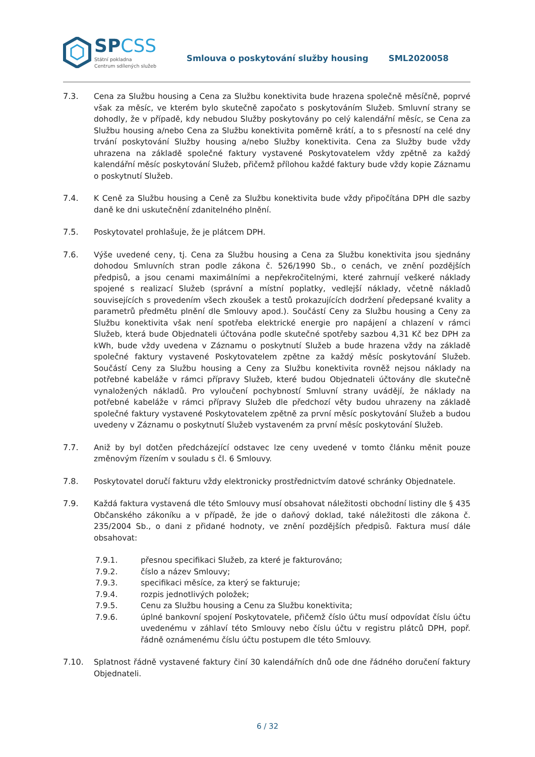SPCSS
Státní pokladna
Centrum sdílených služeb
Smlouva o poskytování služby housing
SML2020058
7.3. Cena za Službu housing a Cena za Službu konektivita bude hrazena společně měsíčně, poprvé však za měsíc, ve kterém bylo skutečně započato s poskytováním Služeb. Smluvní strany se dohodly, že v případě, kdy nebudou Služby poskytovány po celý kalendářní měsíc, se Cena za Službu housing a/nebo Cena za Službu konektivita poměrně krátí, a to s přesností na celé dny trvání poskytování Služby housing a/nebo Služby konektivita. Cena za Služby bude vždy uhrazena na základě společné faktury vystavené Poskytovatelem vždy zpětně za každý kalendářní měsíc poskytování Služeb, přičemž přílohou každé faktury bude vždy kopie Záznamu o poskytnutí Služeb.
7.4. K Ceně za Službu housing a Ceně za Službu konektivita bude vždy připočítána DPH dle sazby daně ke dni uskutečnění zdanitelného plnění.
7.5. Poskytovatel prohlašuje, že je plátcem DPH.
7.6. Výše uvedené ceny, tj. Cena za Službu housing a Cena za Službu konektivita jsou sjednány dohodou Smluvních stran podle zákona č. 526/1990 Sb., o cenách, ve znění pozdějších předpisů, a jsou cenami maximálními a nepřekročitelnými, které zahrnují veškeré náklady spojené s realizací Služeb (správní a místní poplatky, vedlejší náklady, včetně nákladů souvisejících s provedením všech zkoušek a testů prokazujících dodržení předepsané kvality a parametrů předmětu plnění dle Smlouvy apod.). Součástí Ceny za Službu housing a Ceny za Službu konektivita však není spotřeba elektrické energie pro napájení a chlazení v rámci Služeb, která bude Objednateli účtována podle skutečné spotřeby sazbou 4,31 Kč bez DPH za kWh, bude vždy uvedena v Záznamu o poskytnutí Služeb a bude hrazena vždy na základě společné faktury vystavené Poskytovatelem zpětne za každý měsíc poskytování Služeb. Součástí Ceny za Službu housing a Ceny za Službu konektivita rovněž nejsou náklady na potřebné kabeláže v rámci přípravy Služeb, které budou Objednateli účtovány dle skutečně vynaložených nákladů. Pro vyloučení pochybností Smluvní strany uvádějí, že náklady na potřebné kabeláže v rámci přípravy Služeb dle předchozí věty budou uhrazeny na základě společné faktury vystavené Poskytovatelem zpětně za první měsíc poskytování Služeb a budou uvedeny v Záznamu o poskytnutí Služeb vystaveném za první měsíc poskytování Služeb.
7.7. Aniž by byl dotčen předcházející odstavec lze ceny uvedené v tomto článku měnit pouze změnovým řízením v souladu s čl. 6 Smlouvy.
7.8. Poskytovatel doručí fakturu vždy elektronicky prostřednictvím datové schránky Objednatele.
7.9. Každá faktura vystavená dle této Smlouvy musí obsahovat náležitosti obchodní listiny dle § 435 Občanského zákoníku a v případě, že jde o daňový doklad, také náležitosti dle zákona č. 235/2004 Sb., o dani z přidané hodnoty, ve znění pozdějších předpisů. Faktura musí dále obsahovat:
7.9.1. přesnou specifikaci Služeb, za které je fakturováno;
7.9.2. číslo a název Smlouvy;
7.9.3. specifikaci měsíce, za který se fakturuje;
7.9.4. rozpis jednotlivých položek;
7.9.5. Cenu za Službu housing a Cenu za Službu konektivita;
7.9.6. úplné bankovní spojení Poskytovatele, přičemž číslo účtu musí odpovídat číslu účtu uvedenému v záhlaví této Smlouvy nebo číslu účtu v registru plátců DPH, popř. řádně oznámenému číslu účtu postupem dle této Smlouvy.
7.10. Splatnost řádně vystavené faktury činí 30 kalendářních dnů ode dne řádného doručení faktury Objednateli.
6 / 32